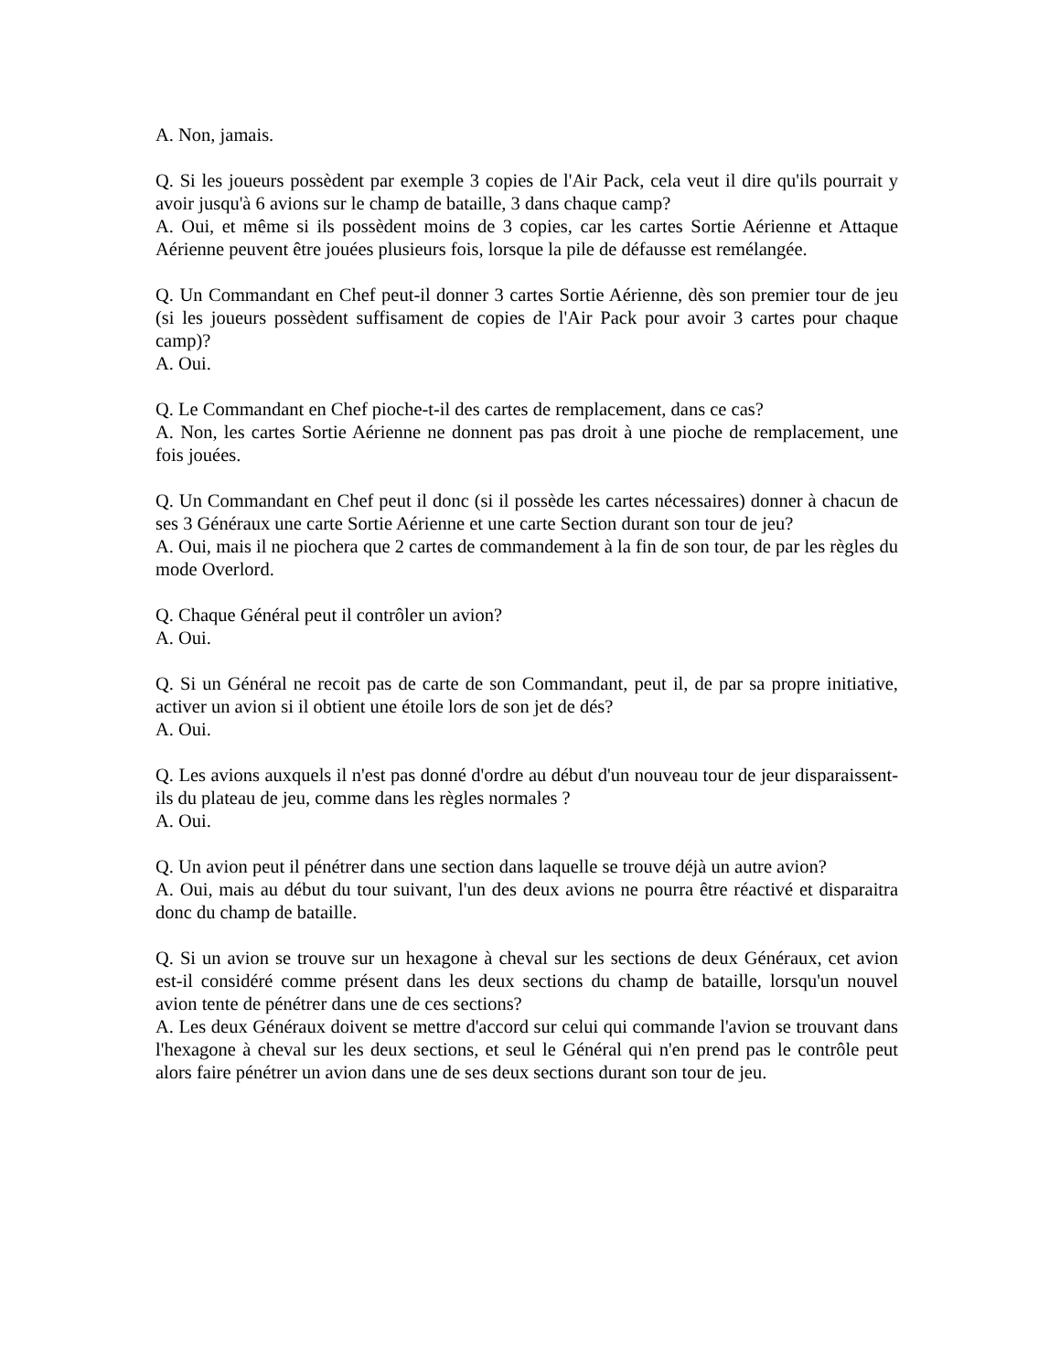A. Non, jamais.
Q. Si les joueurs possèdent par exemple 3 copies de l'Air Pack, cela veut il dire qu'ils pourrait y avoir jusqu'à 6 avions sur le champ de bataille, 3 dans chaque camp?
A. Oui, et même si ils possèdent moins de 3 copies, car les cartes Sortie Aérienne et Attaque Aérienne peuvent être jouées plusieurs fois, lorsque la pile de défausse est remélangée.
Q. Un Commandant en Chef peut-il donner 3 cartes Sortie Aérienne, dès son premier tour de jeu (si les joueurs possèdent suffisament de copies de l'Air Pack pour avoir 3 cartes pour chaque camp)?
A. Oui.
Q. Le Commandant en Chef pioche-t-il des cartes de remplacement, dans ce cas?
A. Non, les cartes Sortie Aérienne ne donnent pas pas droit à une pioche de remplacement, une fois jouées.
Q. Un Commandant en Chef peut il donc (si il possède les cartes nécessaires) donner à chacun de ses 3 Généraux une carte Sortie Aérienne et une carte Section durant son tour de jeu?
A. Oui, mais il ne piochera que 2 cartes de commandement à la fin de son tour, de par les règles du mode Overlord.
Q. Chaque Général peut il contrôler un avion?
A. Oui.
Q. Si un Général ne recoit pas de carte de son Commandant, peut il, de par sa propre initiative, activer un avion si il obtient une étoile lors de son jet de dés?
A. Oui.
Q. Les avions auxquels il n'est pas donné d'ordre au début d'un nouveau tour de jeur disparaissent-ils du plateau de jeu, comme dans les règles normales ?
A. Oui.
Q. Un avion peut il pénétrer dans une section dans laquelle se trouve déjà un autre avion?
A. Oui, mais au début du tour suivant, l'un des deux avions ne pourra être réactivé et disparaitra donc du champ de bataille.
Q. Si un avion se trouve sur un hexagone à cheval sur les sections de deux Généraux, cet avion est-il considéré comme présent dans les deux sections du champ de bataille, lorsqu'un nouvel avion tente de pénétrer dans une de ces sections?
A. Les deux Généraux doivent se mettre d'accord sur celui qui commande l'avion se trouvant dans l'hexagone à cheval sur les deux sections, et seul le Général qui n'en prend pas le contrôle peut alors faire pénétrer un avion dans une de ses deux sections durant son tour de jeu.